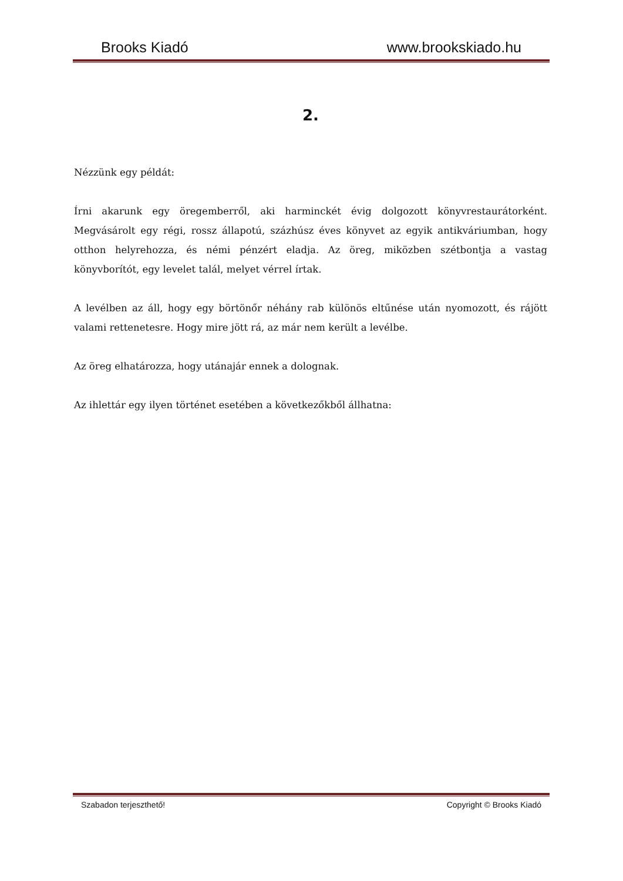Brooks Kiadó www.brookskiado.hu
2.
Nézzünk egy példát:
Írni akarunk egy öregemberről, aki harminckét évig dolgozott könyvrestaurátorként. Megvásárolt egy régi, rossz állapotú, százhúsz éves könyvet az egyik antikváriumban, hogy otthon helyrehozza, és némi pénzért eladja. Az öreg, miközben szétbontja a vastag könyvborítót, egy levelet talál, melyet vérrel írtak.
A levélben az áll, hogy egy börtönőr néhány rab különös eltűnése után nyomozott, és rájött valami rettenetesre. Hogy mire jött rá, az már nem került a levélbe.
Az öreg elhatározza, hogy utánajár ennek a dolognak.
Az ihlettár egy ilyen történet esetében a következőkből állhatna:
Szabadon terjeszthető! Copyright © Brooks Kiadó